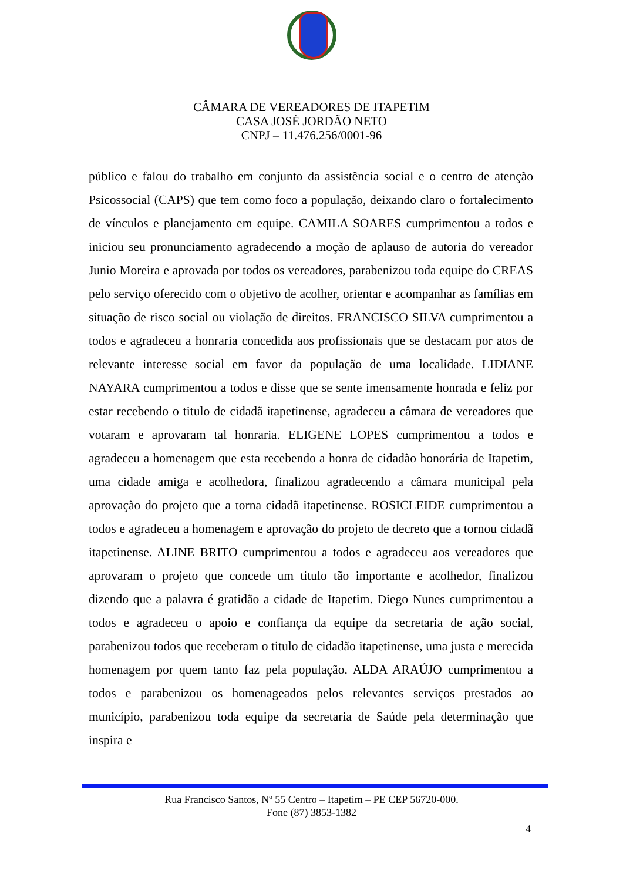CÂMARA DE VEREADORES DE ITAPETIM
CASA JOSÉ JORDÃO NETO
CNPJ – 11.476.256/0001-96
público e falou do trabalho em conjunto da assistência social e o centro de atenção Psicossocial (CAPS) que tem como foco a população, deixando claro o fortalecimento de vínculos e planejamento em equipe. CAMILA SOARES cumprimentou a todos e iniciou seu pronunciamento agradecendo a moção de aplauso de autoria do vereador Junio Moreira e aprovada por todos os vereadores, parabenizou toda equipe do CREAS pelo serviço oferecido com o objetivo de acolher, orientar e acompanhar as famílias em situação de risco social ou violação de direitos. FRANCISCO SILVA cumprimentou a todos e agradeceu a honraria concedida aos profissionais que se destacam por atos de relevante interesse social em favor da população de uma localidade. LIDIANE NAYARA cumprimentou a todos e disse que se sente imensamente honrada e feliz por estar recebendo o titulo de cidadã itapetinense, agradeceu a câmara de vereadores que votaram e aprovaram tal honraria. ELIGENE LOPES cumprimentou a todos e agradeceu a homenagem que esta recebendo a honra de cidadão honorária de Itapetim, uma cidade amiga e acolhedora, finalizou agradecendo a câmara municipal pela aprovação do projeto que a torna cidadã itapetinense. ROSICLEIDE cumprimentou a todos e agradeceu a homenagem e aprovação do projeto de decreto que a tornou cidadã itapetinense. ALINE BRITO cumprimentou a todos e agradeceu aos vereadores que aprovaram o projeto que concede um titulo tão importante e acolhedor, finalizou dizendo que a palavra é gratidão a cidade de Itapetim. Diego Nunes cumprimentou a todos e agradeceu o apoio e confiança da equipe da secretaria de ação social, parabenizou todos que receberam o titulo de cidadão itapetinense, uma justa e merecida homenagem por quem tanto faz pela população. ALDA ARAÚJO cumprimentou a todos e parabenizou os homenageados pelos relevantes serviços prestados ao município, parabenizou toda equipe da secretaria de Saúde pela determinação que inspira e
Rua Francisco Santos, Nº 55 Centro – Itapetim – PE CEP 56720-000.
Fone (87) 3853-1382
4